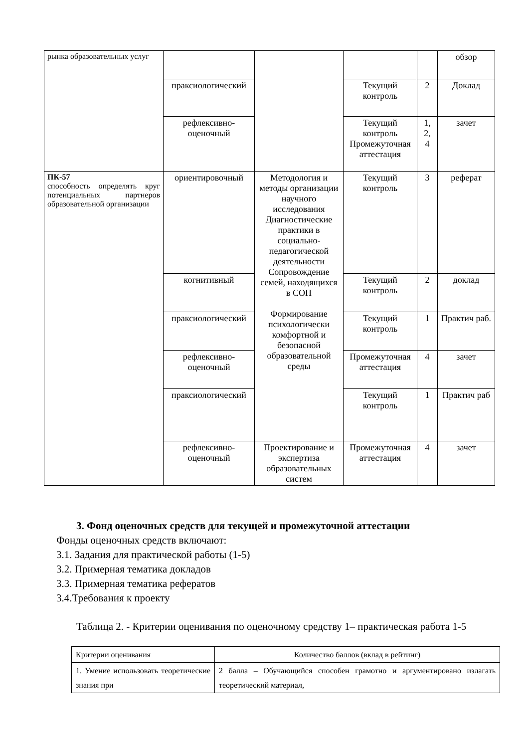| рынка образовательных услуг | | | | | обзор |
| | праксиологический | | Текущий контроль | 2 | Доклад |
| | рефлексивно-оценочный | | Текущий контроль Промежуточная аттестация | 1, 2, 4 | зачет |
| ПК-57 способность определять круг потенциальных партнеров образовательной организации | ориентировочный | Методология и методы организации научного исследования Диагностические практики в социально-педагогической деятельности Сопровождение семей, находящихся в СОП Формирование психологически комфортной и безопасной образовательной среды | Текущий контроль | 3 | реферат |
| | когнитивный | | Текущий контроль | 2 | доклад |
| | праксиологический | | Текущий контроль | 1 | Практич раб. |
| | рефлексивно-оценочный | | Промежуточная аттестация | 4 | зачет |
| | праксиологический | | Текущий контроль | 1 | Практич раб |
| | рефлексивно-оценочный | Проектирование и экспертиза образовательных систем | Промежуточная аттестация | 4 | зачет |
3. Фонд оценочных средств для текущей и промежуточной аттестации
Фонды оценочных средств включают:
3.1. Задания для практической работы (1-5)
3.2. Примерная тематика докладов
3.3. Примерная тематика рефератов
3.4.Требования к проекту
Таблица 2. - Критерии оценивания по оценочному средству 1– практическая работа 1-5
| Критерии оценивания | Количество баллов (вклад в рейтинг) |
| 1. Умение использовать теоретические знания при | 2 балла – Обучающийся способен грамотно и аргументировано излагать теоретический материал, |